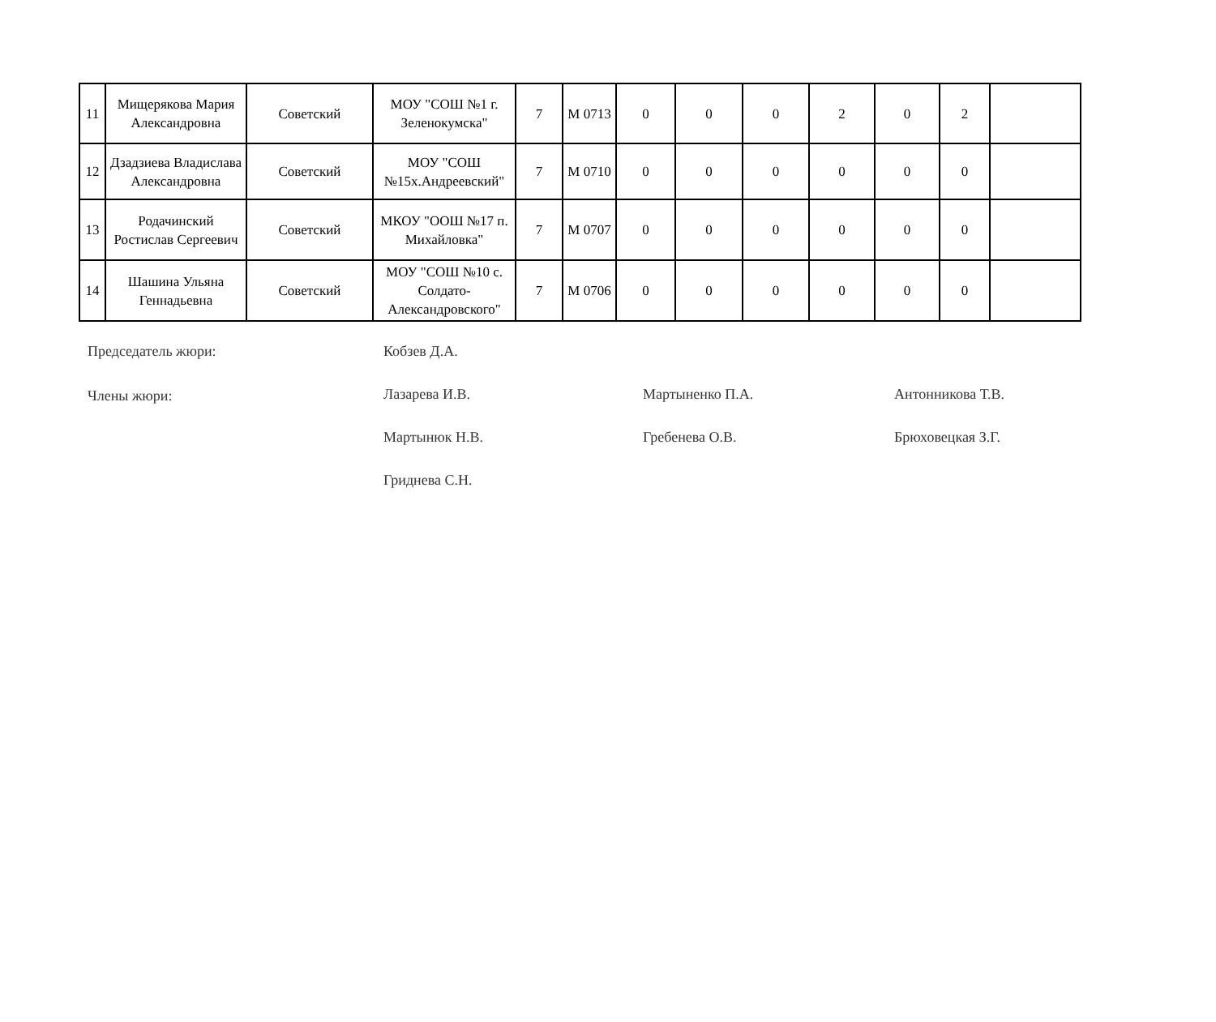| 11 | Мищерякова Мария Александровна | Советский | МОУ "СОШ №1 г. Зеленокумска" | 7 | М 0713 | 0 | 0 | 0 | 2 | 0 | 2 | |
| 12 | Дзадзиева Владислава Александровна | Советский | МОУ "СОШ №15х.Андреевский" | 7 | М 0710 | 0 | 0 | 0 | 0 | 0 | 0 | |
| 13 | Родачинский Ростислав Сергеевич | Советский | МКОУ "ООШ №17 п. Михайловка" | 7 | М 0707 | 0 | 0 | 0 | 0 | 0 | 0 | |
| 14 | Шашина Ульяна Геннадьевна | Советский | МОУ "СОШ №10 с. Солдато-Александровского" | 7 | М 0706 | 0 | 0 | 0 | 0 | 0 | 0 | |
Председатель жюри:
Члены жюри:
Кобзев Д.А.
Лазарева И.В.
Мартынюк Н.В.
Гриднева С.Н.
Мартыненко П.А.
Гребенева О.В.
Антонникова Т.В.
Брюховецкая З.Г.